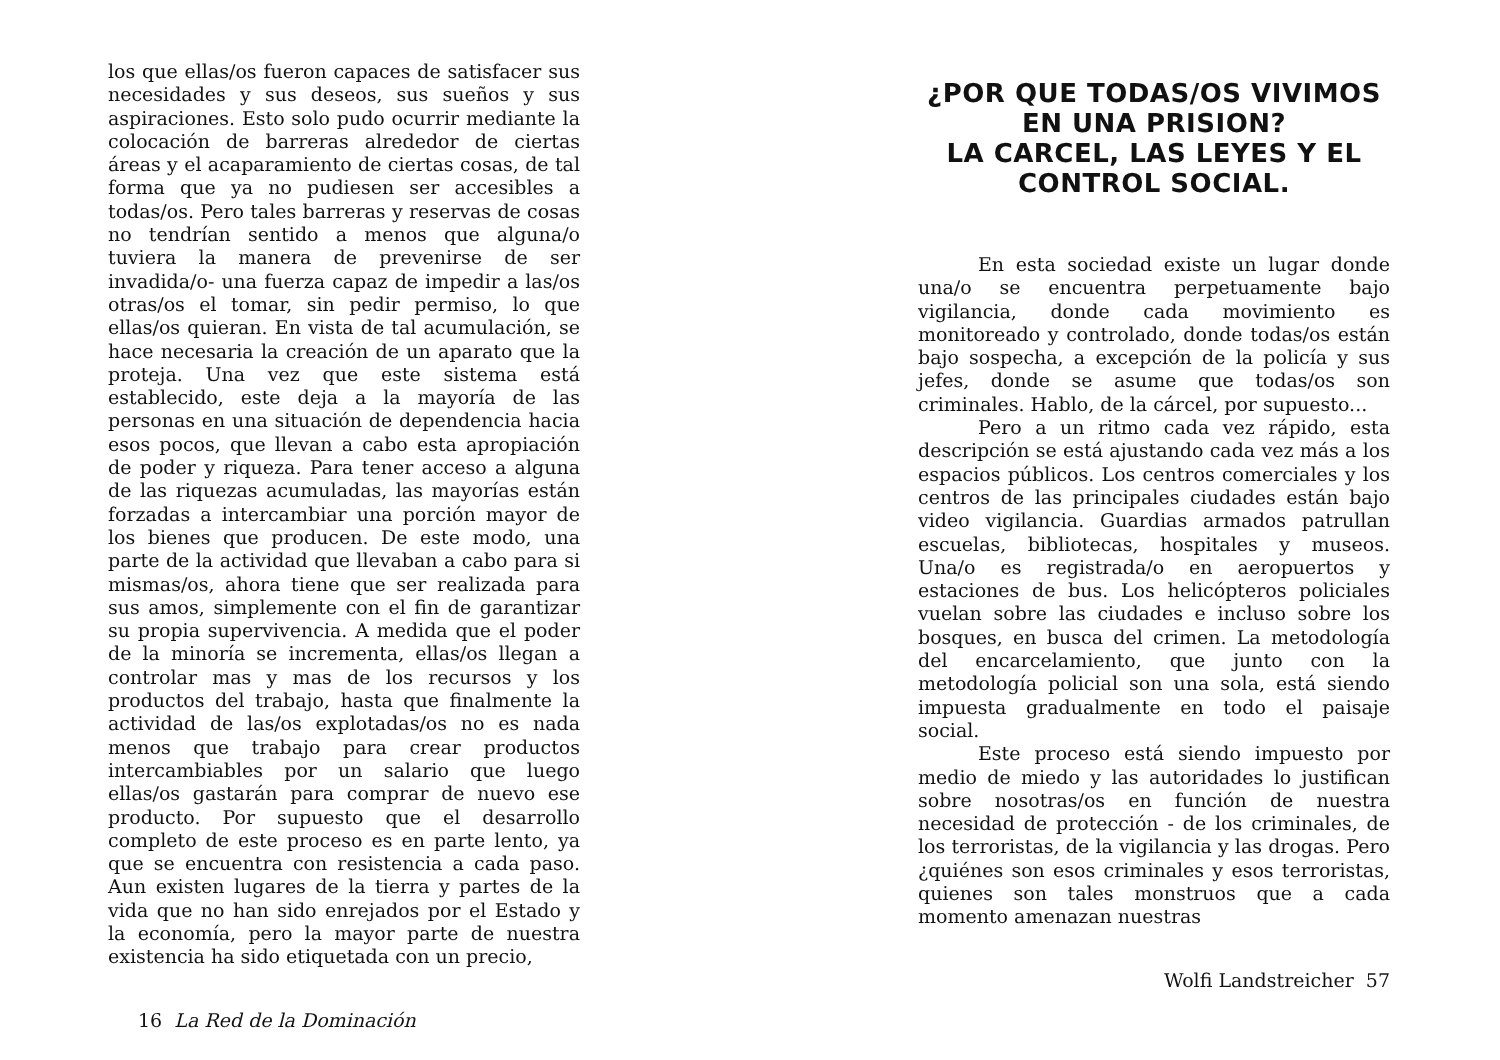los que ellas/os fueron capaces de satisfacer sus necesidades y sus deseos, sus sueños y sus aspiraciones. Esto solo pudo ocurrir mediante la colocación de barreras alrededor de ciertas áreas y el acaparamiento de ciertas cosas, de tal forma que ya no pudiesen ser accesibles a todas/os. Pero tales barreras y reservas de cosas no tendrían sentido a menos que alguna/o tuviera la manera de prevenirse de ser invadida/o- una fuerza capaz de impedir a las/os otras/os el tomar, sin pedir permiso, lo que ellas/os quieran. En vista de tal acumulación, se hace necesaria la creación de un aparato que la proteja. Una vez que este sistema está establecido, este deja a la mayoría de las personas en una situación de dependencia hacia esos pocos, que llevan a cabo esta apropiación de poder y riqueza. Para tener acceso a alguna de las riquezas acumuladas, las mayorías están forzadas a intercambiar una porción mayor de los bienes que producen. De este modo, una parte de la actividad que llevaban a cabo para si mismas/os, ahora tiene que ser realizada para sus amos, simplemente con el fin de garantizar su propia supervivencia. A medida que el poder de la minoría se incrementa, ellas/os llegan a controlar mas y mas de los recursos y los productos del trabajo, hasta que finalmente la actividad de las/os explotadas/os no es nada menos que trabajo para crear productos intercambiables por un salario que luego ellas/os gastarán para comprar de nuevo ese producto. Por supuesto que el desarrollo completo de este proceso es en parte lento, ya que se encuentra con resistencia a cada paso. Aun existen lugares de la tierra y partes de la vida que no han sido enrejados por el Estado y la economía, pero la mayor parte de nuestra existencia ha sido etiquetada con un precio,
16 La Red de la Dominación
¿POR QUE TODAS/OS VIVIMOS EN UNA PRISION?
LA CARCEL, LAS LEYES Y EL CONTROL SOCIAL.
En esta sociedad existe un lugar donde una/o se encuentra perpetuamente bajo vigilancia, donde cada movimiento es monitoreado y controlado, donde todas/os están bajo sospecha, a excepción de la policía y sus jefes, donde se asume que todas/os son criminales. Hablo, de la cárcel, por supuesto...
Pero a un ritmo cada vez rápido, esta descripción se está ajustando cada vez más a los espacios públicos. Los centros comerciales y los centros de las principales ciudades están bajo video vigilancia. Guardias armados patrullan escuelas, bibliotecas, hospitales y museos. Una/o es registrada/o en aeropuertos y estaciones de bus. Los helicópteros policiales vuelan sobre las ciudades e incluso sobre los bosques, en busca del crimen. La metodología del encarcelamiento, que junto con la metodología policial son una sola, está siendo impuesta gradualmente en todo el paisaje social.
Este proceso está siendo impuesto por medio de miedo y las autoridades lo justifican sobre nosotras/os en función de nuestra necesidad de protección - de los criminales, de los terroristas, de la vigilancia y las drogas. Pero ¿quiénes son esos criminales y esos terroristas, quienes son tales monstruos que a cada momento amenazan nuestras
Wolfi Landstreicher 57